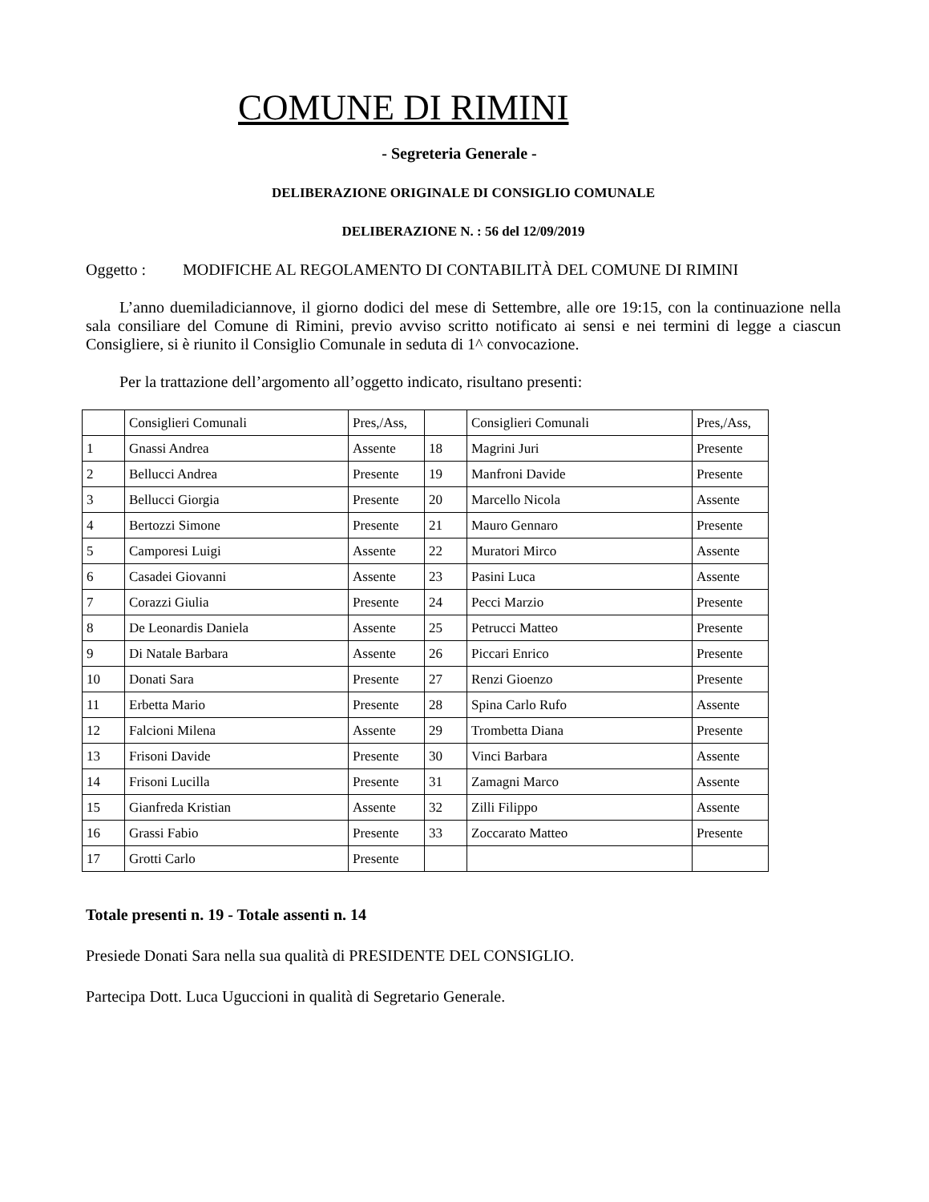COMUNE DI RIMINI
- Segreteria Generale -
DELIBERAZIONE ORIGINALE DI CONSIGLIO COMUNALE
DELIBERAZIONE N. : 56 del 12/09/2019
Oggetto :
MODIFICHE AL REGOLAMENTO DI CONTABILITÀ DEL COMUNE DI RIMINI
L’anno duemiladiciannove, il giorno dodici del mese di Settembre, alle ore 19:15, con la continuazione nella sala consiliare del Comune di Rimini, previo avviso scritto notificato ai sensi e nei termini di legge a ciascun Consigliere, si è riunito il Consiglio Comunale in seduta di 1^ convocazione.
Per la trattazione dell’argomento all’oggetto indicato, risultano presenti:
| | Consiglieri Comunali | Pres,/Ass, | | Consiglieri Comunali | Pres,/Ass, |
| 1 | Gnassi Andrea | Assente | 18 | Magrini Juri | Presente |
| 2 | Bellucci Andrea | Presente | 19 | Manfroni Davide | Presente |
| 3 | Bellucci Giorgia | Presente | 20 | Marcello Nicola | Assente |
| 4 | Bertozzi Simone | Presente | 21 | Mauro Gennaro | Presente |
| 5 | Camporesi Luigi | Assente | 22 | Muratori Mirco | Assente |
| 6 | Casadei Giovanni | Assente | 23 | Pasini Luca | Assente |
| 7 | Corazzi Giulia | Presente | 24 | Pecci Marzio | Presente |
| 8 | De Leonardis Daniela | Assente | 25 | Petrucci Matteo | Presente |
| 9 | Di Natale Barbara | Assente | 26 | Piccari Enrico | Presente |
| 10 | Donati Sara | Presente | 27 | Renzi Gioenzo | Presente |
| 11 | Erbetta Mario | Presente | 28 | Spina Carlo Rufo | Assente |
| 12 | Falcioni Milena | Assente | 29 | Trombetta Diana | Presente |
| 13 | Frisoni Davide | Presente | 30 | Vinci Barbara | Assente |
| 14 | Frisoni Lucilla | Presente | 31 | Zamagni Marco | Assente |
| 15 | Gianfreda Kristian | Assente | 32 | Zilli Filippo | Assente |
| 16 | Grassi Fabio | Presente | 33 | Zoccarato Matteo | Presente |
| 17 | Grotti Carlo | Presente | | | |
Totale presenti n. 19 - Totale assenti n. 14
Presiede Donati Sara nella sua qualità di PRESIDENTE DEL CONSIGLIO.
Partecipa Dott. Luca Uguccioni in qualità di Segretario Generale.